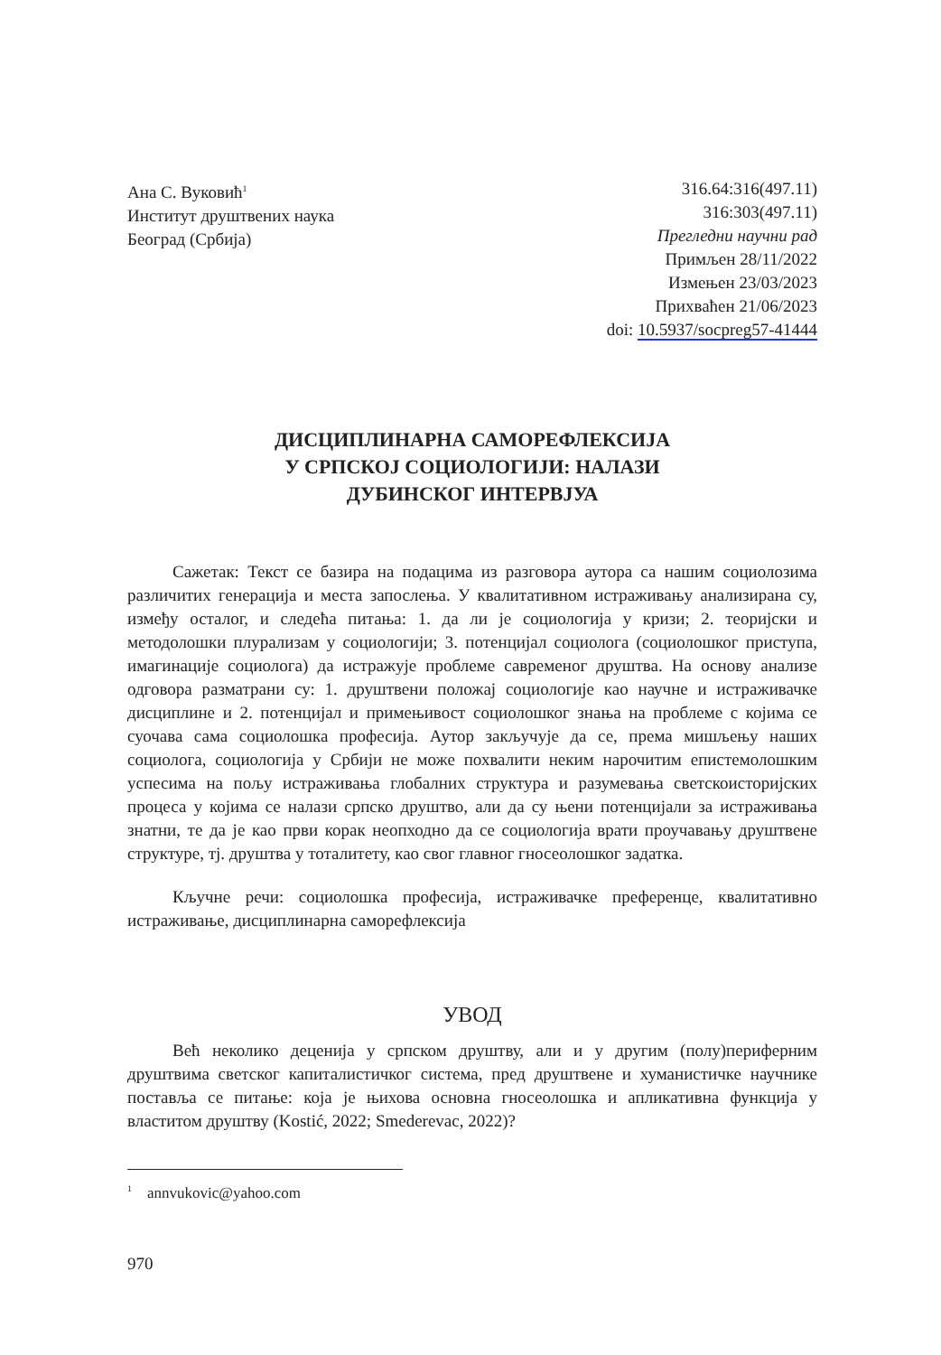Ана С. Вуковић<sup>1</sup>
Институт друштвених наука
Београд (Србија)
316.64:316(497.11)
316:303(497.11)
Прегледни научни рад
Примљен 28/11/2022
Измењен 23/03/2023
Прихваћен 21/06/2023
doi: 10.5937/socpreg57-41444
ДИСЦИПЛИНАРНА САМОРЕФЛЕКСИЈА
У СРПСКОЈ СОЦИОЛОГИЈИ: НАЛАЗИ
ДУБИНСКОГ ИНТЕРВЈУА
Сажетак: Текст се базира на подацима из разговора аутора са нашим социолозима различитих генерација и места запослења. У квалитативном истраживању анализирана су, између осталог, и следећа питања: 1. да ли је социологија у кризи; 2. теоријски и методолошки плурализам у социологији; 3. потенцијал социолога (социолошког приступа, имагинације социолога) да истражује проблеме савременог друштва. На основу анализе одговора разматрани су: 1. друштвени положај социологије као научне и истраживачке дисциплине и 2. потенцијал и примењивост социолошког знања на проблеме с којима се суочава сама социолошка професија. Аутор закључује да се, према мишљењу наших социолога, социологија у Србији не може похвалити неким нарочитим епистемолошким успесима на пољу истраживања глобалних структура и разумевања светскоисторијских процеса у којима се налази српско друштво, али да су њени потенцијали за истраживања знатни, те да је као први корак неопходно да се социологија врати проучавању друштвене структуре, тј. друштва у тоталитету, као свог главног гносеолошког задатка.
Кључне речи: социолошка професија, истраживачке преференце, квалитативно истраживање, дисциплинарна саморефлексија
УВОД
Већ неколико деценија у српском друштву, али и у другим (полу)периферним друштвима светског капиталистичког система, пред друштвене и хуманистичке научнике поставља се питање: која је њихова основна гносеолошка и апликативна функција у властитом друштву (Kostić, 2022; Smederevac, 2022)?
<sup>1</sup> annvukovic@yahoo.com
970